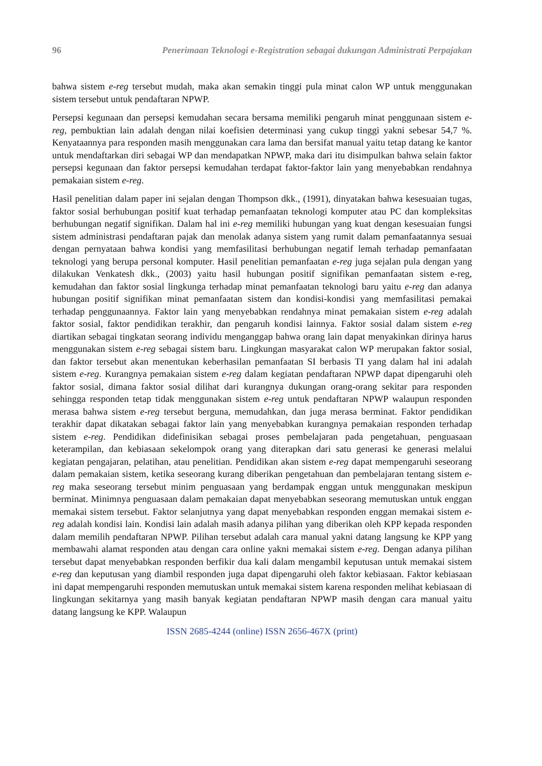96 Penerimaan Teknologi e-Registration sebagai dukungan Administrati Perpajakan
bahwa sistem e-reg tersebut mudah, maka akan semakin tinggi pula minat calon WP untuk menggunakan sistem tersebut untuk pendaftaran NPWP.
Persepsi kegunaan dan persepsi kemudahan secara bersama memiliki pengaruh minat penggunaan sistem e-reg, pembuktian lain adalah dengan nilai koefisien determinasi yang cukup tinggi yakni sebesar 54,7 %. Kenyataannya para responden masih menggunakan cara lama dan bersifat manual yaitu tetap datang ke kantor untuk mendaftarkan diri sebagai WP dan mendapatkan NPWP, maka dari itu disimpulkan bahwa selain faktor persepsi kegunaan dan faktor persepsi kemudahan terdapat faktor-faktor lain yang menyebabkan rendahnya pemakaian sistem e-reg.
Hasil penelitian dalam paper ini sejalan dengan Thompson dkk., (1991), dinyatakan bahwa kesesuaian tugas, faktor sosial berhubungan positif kuat terhadap pemanfaatan teknologi komputer atau PC dan kompleksitas berhubungan negatif signifikan. Dalam hal ini e-reg memiliki hubungan yang kuat dengan kesesuaian fungsi sistem administrasi pendaftaran pajak dan menolak adanya sistem yang rumit dalam pemanfaatannya sesuai dengan pernyataan bahwa kondisi yang memfasilitasi berhubungan negatif lemah terhadap pemanfaatan teknologi yang berupa personal komputer. Hasil penelitian pemanfaatan e-reg juga sejalan pula dengan yang dilakukan Venkatesh dkk., (2003) yaitu hasil hubungan positif signifikan pemanfaatan sistem e-reg, kemudahan dan faktor sosial lingkunga terhadap minat pemanfaatan teknologi baru yaitu e-reg dan adanya hubungan positif signifikan minat pemanfaatan sistem dan kondisi-kondisi yang memfasilitasi pemakai terhadap penggunaannya. Faktor lain yang menyebabkan rendahnya minat pemakaian sistem e-reg adalah faktor sosial, faktor pendidikan terakhir, dan pengaruh kondisi lainnya. Faktor sosial dalam sistem e-reg diartikan sebagai tingkatan seorang individu menganggap bahwa orang lain dapat menyakinkan dirinya harus menggunakan sistem e-reg sebagai sistem baru. Lingkungan masyarakat calon WP merupakan faktor sosial, dan faktor tersebut akan menentukan keberhasilan pemanfaatan SI berbasis TI yang dalam hal ini adalah sistem e-reg. Kurangnya pemakaian sistem e-reg dalam kegiatan pendaftaran NPWP dapat dipengaruhi oleh faktor sosial, dimana faktor sosial dilihat dari kurangnya dukungan orang-orang sekitar para responden sehingga responden tetap tidak menggunakan sistem e-reg untuk pendaftaran NPWP walaupun responden merasa bahwa sistem e-reg tersebut berguna, memudahkan, dan juga merasa berminat. Faktor pendidikan terakhir dapat dikatakan sebagai faktor lain yang menyebabkan kurangnya pemakaian responden terhadap sistem e-reg. Pendidikan didefinisikan sebagai proses pembelajaran pada pengetahuan, penguasaan keterampilan, dan kebiasaan sekelompok orang yang diterapkan dari satu generasi ke generasi melalui kegiatan pengajaran, pelatihan, atau penelitian. Pendidikan akan sistem e-reg dapat mempengaruhi seseorang dalam pemakaian sistem, ketika seseorang kurang diberikan pengetahuan dan pembelajaran tentang sistem e-reg maka seseorang tersebut minim penguasaan yang berdampak enggan untuk menggunakan meskipun berminat. Minimnya penguasaan dalam pemakaian dapat menyebabkan seseorang memutuskan untuk enggan memakai sistem tersebut. Faktor selanjutnya yang dapat menyebabkan responden enggan memakai sistem e-reg adalah kondisi lain. Kondisi lain adalah masih adanya pilihan yang diberikan oleh KPP kepada responden dalam memilih pendaftaran NPWP. Pilihan tersebut adalah cara manual yakni datang langsung ke KPP yang membawahi alamat responden atau dengan cara online yakni memakai sistem e-reg. Dengan adanya pilihan tersebut dapat menyebabkan responden berfikir dua kali dalam mengambil keputusan untuk memakai sistem e-reg dan keputusan yang diambil responden juga dapat dipengaruhi oleh faktor kebiasaan. Faktor kebiasaan ini dapat mempengaruhi responden memutuskan untuk memakai sistem karena responden melihat kebiasaan di lingkungan sekitarnya yang masih banyak kegiatan pendaftaran NPWP masih dengan cara manual yaitu datang langsung ke KPP. Walaupun
ISSN 2685-4244 (online) ISSN 2656-467X (print)